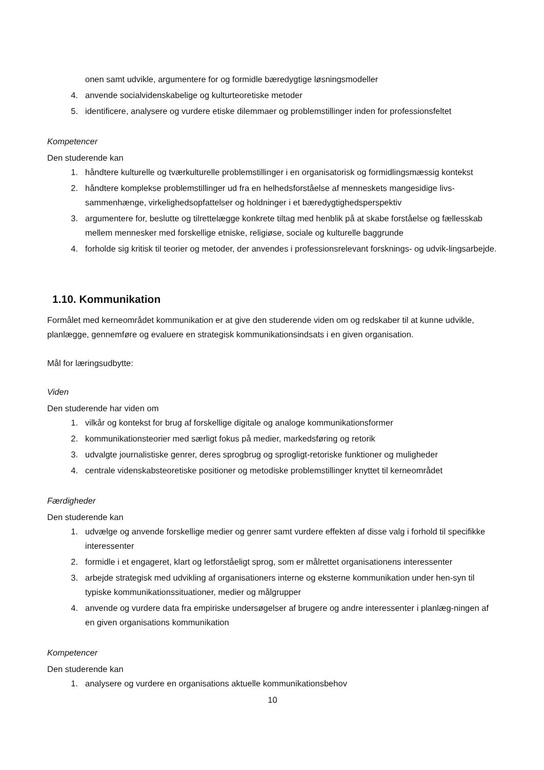onen samt udvikle, argumentere for og formidle bæredygtige løsningsmodeller
4. anvende socialvidenskabelige og kulturteoretiske metoder
5. identificere, analysere og vurdere etiske dilemmaer og problemstillinger inden for professionsfeltet
Kompetencer
Den studerende kan
1. håndtere kulturelle og tværkulturelle problemstillinger i en organisatorisk og formidlingsmæssig kontekst
2. håndtere komplekse problemstillinger ud fra en helhedsforståelse af menneskets mangesidige livs-sammenhænge, virkelighedsopfattelser og holdninger i et bæredygtighedsperspektiv
3. argumentere for, beslutte og tilrettelægge konkrete tiltag med henblik på at skabe forståelse og fællesskab mellem mennesker med forskellige etniske, religiøse, sociale og kulturelle baggrunde
4. forholde sig kritisk til teorier og metoder, der anvendes i professionsrelevant forsknings- og udvik-lingsarbejde.
1.10. Kommunikation
Formålet med kerneområdet kommunikation er at give den studerende viden om og redskaber til at kunne udvikle, planlægge, gennemføre og evaluere en strategisk kommunikationsindsats i en given organisation.
Mål for læringsudbytte:
Viden
Den studerende har viden om
1. vilkår og kontekst for brug af forskellige digitale og analoge kommunikationsformer
2. kommunikationsteorier med særligt fokus på medier, markedsføring og retorik
3. udvalgte journalistiske genrer, deres sprogbrug og sprogligt-retoriske funktioner og muligheder
4. centrale videnskabsteoretiske positioner og metodiske problemstillinger knyttet til kerneområdet
Færdigheder
Den studerende kan
1. udvælge og anvende forskellige medier og genrer samt vurdere effekten af disse valg i forhold til specifikke interessenter
2. formidle i et engageret, klart og letforståeligt sprog, som er målrettet organisationens interessenter
3. arbejde strategisk med udvikling af organisationers interne og eksterne kommunikation under hen-syn til typiske kommunikationssituationer, medier og målgrupper
4. anvende og vurdere data fra empiriske undersøgelser af brugere og andre interessenter i planlæg-ningen af en given organisations kommunikation
Kompetencer
Den studerende kan
1. analysere og vurdere en organisations aktuelle kommunikationsbehov
10